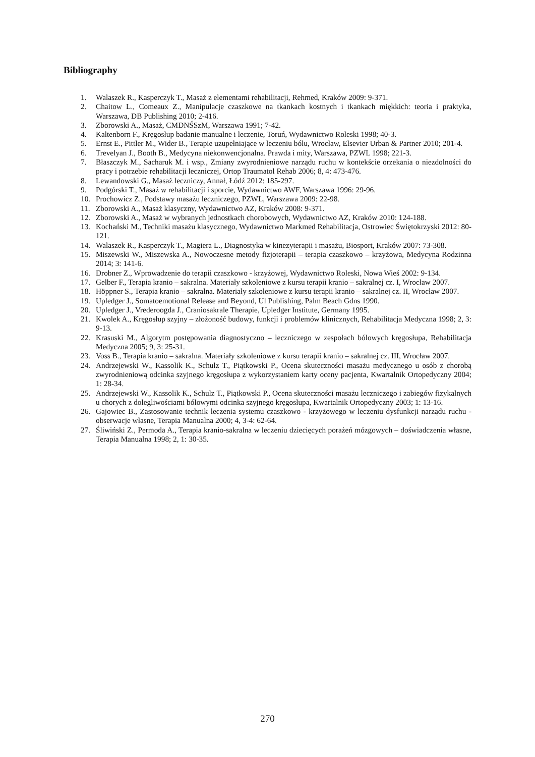Bibliography
1. Walaszek R., Kasperczyk T., Masaż z elementami rehabilitacji, Rehmed, Kraków 2009: 9-371.
2. Chaitow L., Comeaux Z., Manipulacje czaszkowe na tkankach kostnych i tkankach miękkich: teoria i praktyka, Warszawa, DB Publishing 2010; 2-416.
3. Zborowski A., Masaż, CMDNŚSzM, Warszawa 1991; 7-42.
4. Kaltenborn F., Kręgosłup badanie manualne i leczenie, Toruń, Wydawnictwo Roleski 1998; 40-3.
5. Ernst E., Pittler M., Wider B., Terapie uzupełniające w leczeniu bólu, Wrocław, Elsevier Urban & Partner 2010; 201-4.
6. Trevelyan J., Booth B., Medycyna niekonwencjonalna. Prawda i mity, Warszawa, PZWL 1998; 221-3.
7. Błaszczyk M., Sacharuk M. i wsp., Zmiany zwyrodnieniowe narządu ruchu w kontekście orzekania o niezdolności do pracy i potrzebie rehabilitacji leczniczej, Ortop Traumatol Rehab 2006; 8, 4: 473-476.
8. Lewandowski G., Masaż leczniczy, Annał, Łódź 2012: 185-297.
9. Podgórski T., Masaż w rehabilitacji i sporcie, Wydawnictwo AWF, Warszawa 1996: 29-96.
10. Prochowicz Z., Podstawy masażu leczniczego, PZWL, Warszawa 2009: 22-98.
11. Zborowski A., Masaż klasyczny, Wydawnictwo AZ, Kraków 2008: 9-371.
12. Zborowski A., Masaż w wybranych jednostkach chorobowych, Wydawnictwo AZ, Kraków 2010: 124-188.
13. Kochański M., Techniki masażu klasycznego, Wydawnictwo Markmed Rehabilitacja, Ostrowiec Świętokrzyski 2012: 80-121.
14. Walaszek R., Kasperczyk T., Magiera L., Diagnostyka w kinezyterapii i masażu, Biosport, Kraków 2007: 73-308.
15. Miszewski W., Miszewska A., Nowoczesne metody fizjoterapii – terapia czaszkowo – krzyżowa, Medycyna Rodzinna 2014; 3: 141-6.
16. Drobner Z., Wprowadzenie do terapii czaszkowo - krzyżowej, Wydawnictwo Roleski, Nowa Wieś 2002: 9-134.
17. Gelber F., Terapia kranio – sakralna. Materiały szkoleniowe z kursu terapii kranio – sakralnej cz. I, Wrocław 2007.
18. Höppner S., Terapia kranio – sakralna. Materiały szkoleniowe z kursu terapii kranio – sakralnej cz. II, Wrocław 2007.
19. Upledger J., Somatoemotional Release and Beyond, Ul Publishing, Palm Beach Gdns 1990.
20. Upledger J., Vrederoogda J., Craniosakrale Therapie, Upledger Institute, Germany 1995.
21. Kwolek A., Kręgosłup szyjny – złożoność budowy, funkcji i problemów klinicznych, Rehabilitacja Medyczna 1998; 2, 3: 9-13.
22. Krasuski M., Algorytm postępowania diagnostyczno – leczniczego w zespołach bólowych kręgosłupa, Rehabilitacja Medyczna 2005; 9, 3: 25-31.
23. Voss B., Terapia kranio – sakralna. Materiały szkoleniowe z kursu terapii kranio – sakralnej cz. III, Wrocław 2007.
24. Andrzejewski W., Kassolik K., Schulz T., Piątkowski P., Ocena skuteczności masażu medycznego u osób z chorobą zwyrodnieniową odcinka szyjnego kręgosłupa z wykorzystaniem karty oceny pacjenta, Kwartalnik Ortopedyczny 2004; 1: 28-34.
25. Andrzejewski W., Kassolik K., Schulz T., Piątkowski P., Ocena skuteczności masażu leczniczego i zabiegów fizykalnych u chorych z dolegliwościami bólowymi odcinka szyjnego kręgosłupa, Kwartalnik Ortopedyczny 2003; 1: 13-16.
26. Gajowiec B., Zastosowanie technik leczenia systemu czaszkowo - krzyżowego w leczeniu dysfunkcji narządu ruchu - obserwacje własne, Terapia Manualna 2000; 4, 3-4: 62-64.
27. Śliwiński Z., Permoda A., Terapia kranio-sakralna w leczeniu dziecięcych porażeń mózgowych – doświadczenia własne, Terapia Manualna 1998; 2, 1: 30-35.
270